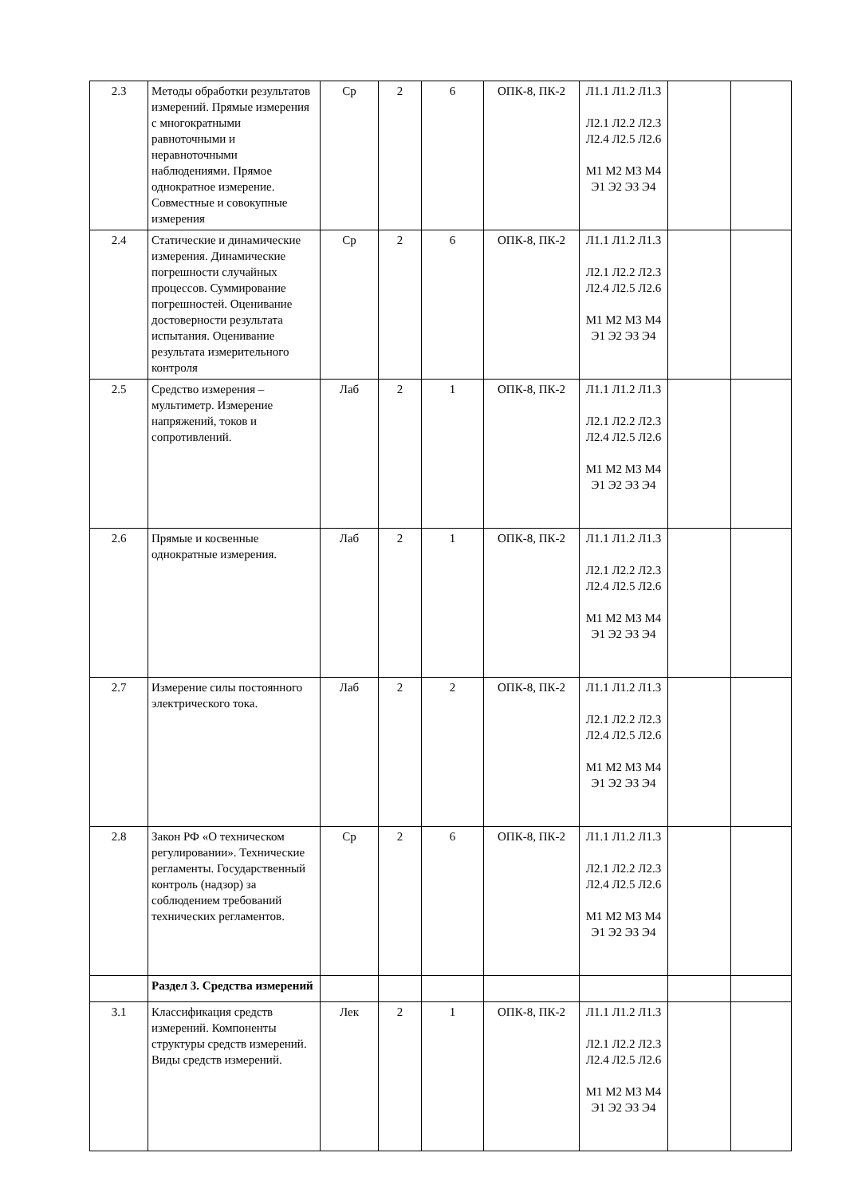| 2.3 | Методы обработки результатов измерений. Прямые измерения с многократными равноточными и неравноточными наблюдениями. Прямое однократное измерение. Совместные и совокупные измерения | Ср | 2 | 6 | ОПК-8, ПК-2 | Л1.1 Л1.2 Л1.3 Л2.1 Л2.2 Л2.3 Л2.4 Л2.5 Л2.6 М1 М2 М3 М4 Э1 Э2 Э3 Э4 | | |
| 2.4 | Статические и динамические измерения. Динамические погрешности случайных процессов. Суммирование погрешностей. Оценивание достоверности результата испытания. Оценивание результата измерительного контроля | Ср | 2 | 6 | ОПК-8, ПК-2 | Л1.1 Л1.2 Л1.3 Л2.1 Л2.2 Л2.3 Л2.4 Л2.5 Л2.6 М1 М2 М3 М4 Э1 Э2 Э3 Э4 | | |
| 2.5 | Средство измерения – мультиметр. Измерение напряжений, токов и сопротивлений. | Лаб | 2 | 1 | ОПК-8, ПК-2 | Л1.1 Л1.2 Л1.3 Л2.1 Л2.2 Л2.3 Л2.4 Л2.5 Л2.6 М1 М2 М3 М4 Э1 Э2 Э3 Э4 | | |
| 2.6 | Прямые и косвенные однократные измерения. | Лаб | 2 | 1 | ОПК-8, ПК-2 | Л1.1 Л1.2 Л1.3 Л2.1 Л2.2 Л2.3 Л2.4 Л2.5 Л2.6 М1 М2 М3 М4 Э1 Э2 Э3 Э4 | | |
| 2.7 | Измерение силы постоянного электрического тока. | Лаб | 2 | 2 | ОПК-8, ПК-2 | Л1.1 Л1.2 Л1.3 Л2.1 Л2.2 Л2.3 Л2.4 Л2.5 Л2.6 М1 М2 М3 М4 Э1 Э2 Э3 Э4 | | |
| 2.8 | Закон РФ «О техническом регулировании». Технические регламенты. Государственный контроль (надзор) за соблюдением требований технических регламентов. | Ср | 2 | 6 | ОПК-8, ПК-2 | Л1.1 Л1.2 Л1.3 Л2.1 Л2.2 Л2.3 Л2.4 Л2.5 Л2.6 М1 М2 М3 М4 Э1 Э2 Э3 Э4 | | |
| | Раздел 3. Средства измерений | | | | | | | |
| 3.1 | Классификация средств измерений. Компоненты структуры средств измерений. Виды средств измерений. | Лек | 2 | 1 | ОПК-8, ПК-2 | Л1.1 Л1.2 Л1.3 Л2.1 Л2.2 Л2.3 Л2.4 Л2.5 Л2.6 М1 М2 М3 М4 Э1 Э2 Э3 Э4 | | |